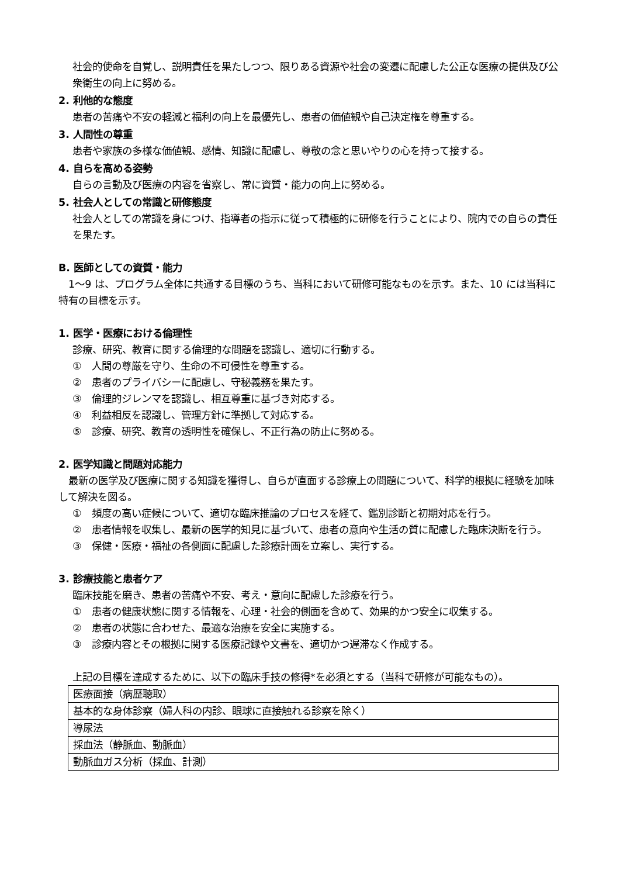社会的使命を自覚し、説明責任を果たしつつ、限りある資源や社会の変遷に配慮した公正な医療の提供及び公衆衛生の向上に努める。
2. 利他的な態度
患者の苦痛や不安の軽減と福利の向上を最優先し、患者の価値観や自己決定権を尊重する。
3. 人間性の尊重
患者や家族の多様な価値観、感情、知識に配慮し、尊敬の念と思いやりの心を持って接する。
4. 自らを高める姿勢
自らの言動及び医療の内容を省察し、常に資質・能力の向上に努める。
5. 社会人としての常識と研修態度
社会人としての常識を身につけ、指導者の指示に従って積極的に研修を行うことにより、院内での自らの責任を果たす。
B. 医師としての資質・能力
　1〜9 は、プログラム全体に共通する目標のうち、当科において研修可能なものを示す。また、10 には当科に特有の目標を示す。
1. 医学・医療における倫理性
診療、研究、教育に関する倫理的な問題を認識し、適切に行動する。
①　人間の尊厳を守り、生命の不可侵性を尊重する。
②　患者のプライバシーに配慮し、守秘義務を果たす。
③　倫理的ジレンマを認識し、相互尊重に基づき対応する。
④　利益相反を認識し、管理方針に準拠して対応する。
⑤　診療、研究、教育の透明性を確保し、不正行為の防止に努める。
2. 医学知識と問題対応能力
　最新の医学及び医療に関する知識を獲得し、自らが直面する診療上の問題について、科学的根拠に経験を加味して解決を図る。
①　頻度の高い症候について、適切な臨床推論のプロセスを経て、鑑別診断と初期対応を行う。
②　患者情報を収集し、最新の医学的知見に基づいて、患者の意向や生活の質に配慮した臨床決断を行う。
③　保健・医療・福祉の各側面に配慮した診療計画を立案し、実行する。
3. 診療技能と患者ケア
臨床技能を磨き、患者の苦痛や不安、考え・意向に配慮した診療を行う。
①　患者の健康状態に関する情報を、心理・社会的側面を含めて、効果的かつ安全に収集する。
②　患者の状態に合わせた、最適な治療を安全に実施する。
③　診療内容とその根拠に関する医療記録や文書を、適切かつ遅滞なく作成する。
上記の目標を達成するために、以下の臨床手技の修得*を必須とする（当科で研修が可能なもの）。
| 医療面接（病歴聴取） |
| 基本的な身体診察（婦人科の内診、眼球に直接触れる診察を除く） |
| 導尿法 |
| 採血法（静脈血、動脈血） |
| 動脈血ガス分析（採血、計測） |